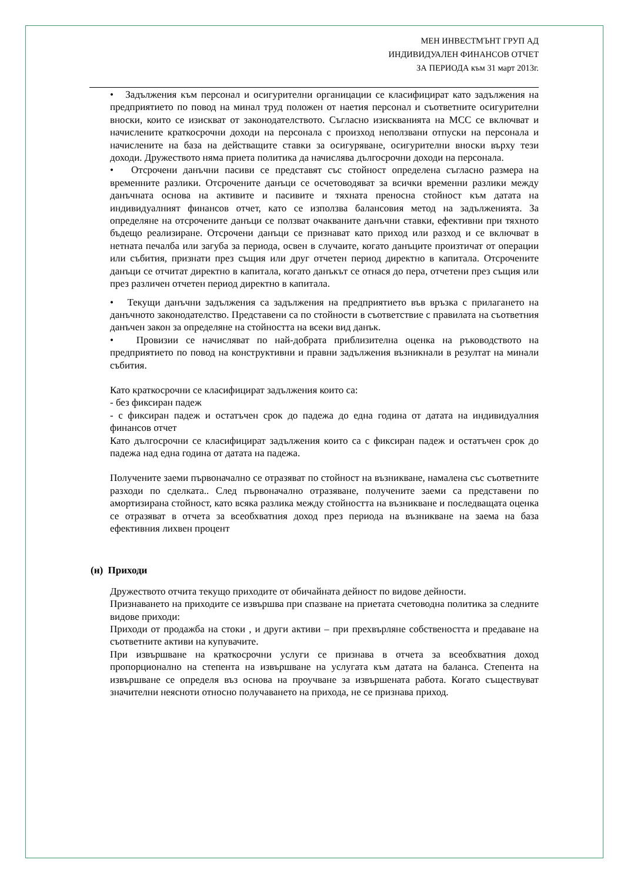МЕН ИНВЕСТМЪНТ ГРУП АД
ИНДИВИДУАЛЕН ФИНАНСОВ ОТЧЕТ
ЗА ПЕРИОДА към 31 март 2013г.
• Задължения към персонал и осигурителни органицации се класифицират като задължения на предприятието по повод на минал труд положен от наетия персонал и съответните осигурителни вноски, които се изискват от законодателството. Съгласно изискванията на МСС се включват и начислените краткосрочни доходи на персонала с произход неползвани отпуски на персонала и начислените на база на действащите ставки за осигуряване, осигурителни вноски върху тези доходи. Дружеството няма приета политика да начислява дългосрочни доходи на персонала.
• Отсрочени данъчни пасиви се представят със стойност определена съгласно размера на временните разлики. Отсрочените данъци се осчетоводяват за всички временни разлики между данъчната основа на активите и пасивите и тяхната преносна стойност към датата на индивидуалният финансов отчет, като се използва балансовия метод на задълженията. За определяне на отсрочените данъци се ползват очакваните данъчни ставки, ефективни при тяхното бъдещо реализиране. Отсрочени данъци се признават като приход или разход и се включват в нетната печалба или загуба за периода, освен в случаите, когато данъците произтичат от операции или събития, признати през същия или друг отчетен период директно в капитала. Отсрочените данъци се отчитат директно в капитала, когато данъкът се отнася до пера, отчетени през същия или през различен отчетен период директно в капитала.
• Текущи данъчни задължения са задължения на предприятието във връзка с прилагането на данъчното законодателство. Представени са по стойности в съответствие с правилата на съответния данъчен закон за определяне на стойността на всеки вид данък.
• Провизии се начисляват по най-добрата приблизителна оценка на ръководството на предприятието по повод на конструктивни и правни задължения възникнали в резултат на минали събития.
Като краткосрочни се класифицират задължения които са:
- без фиксиран падеж
- с фиксиран падеж и остатъчен срок до падежа до една година от датата на индивидуалния финансов отчет
Като дългосрочни се класифицират задължения които са с фиксиран падеж и остатъчен срок до падежа над една година от датата на падежа.
Получените заеми първоначално се отразяват по стойност на възникване, намалена със съответните разходи по сделката.. След първоначално отразяване, получените заеми са представени по амортизирана стойност, като всяка разлика между стойността на възникване и последващата оценка се отразяват в отчета за всеобхватния доход през периода на възникване на заема на база ефективния лихвен процент
(н) Приходи
Дружеството отчита текущо приходите от обичайната дейност по видове дейности.
Признаването на приходите се извършва при спазване на приетата счетоводна политика за следните видове приходи:
Приходи от продажба на стоки , и други активи – при прехвърляне собствеността и предаване на съответните активи на купувачите.
При извършване на краткосрочни услуги се признава в отчета за всеобхватния доход пропорционално на степента на извършване на услугата към датата на баланса. Степента на извършване се определя въз основа на проучване за извършената работа. Когато съществуват значителни неясноти относно получаването на прихода, не се признава приход.